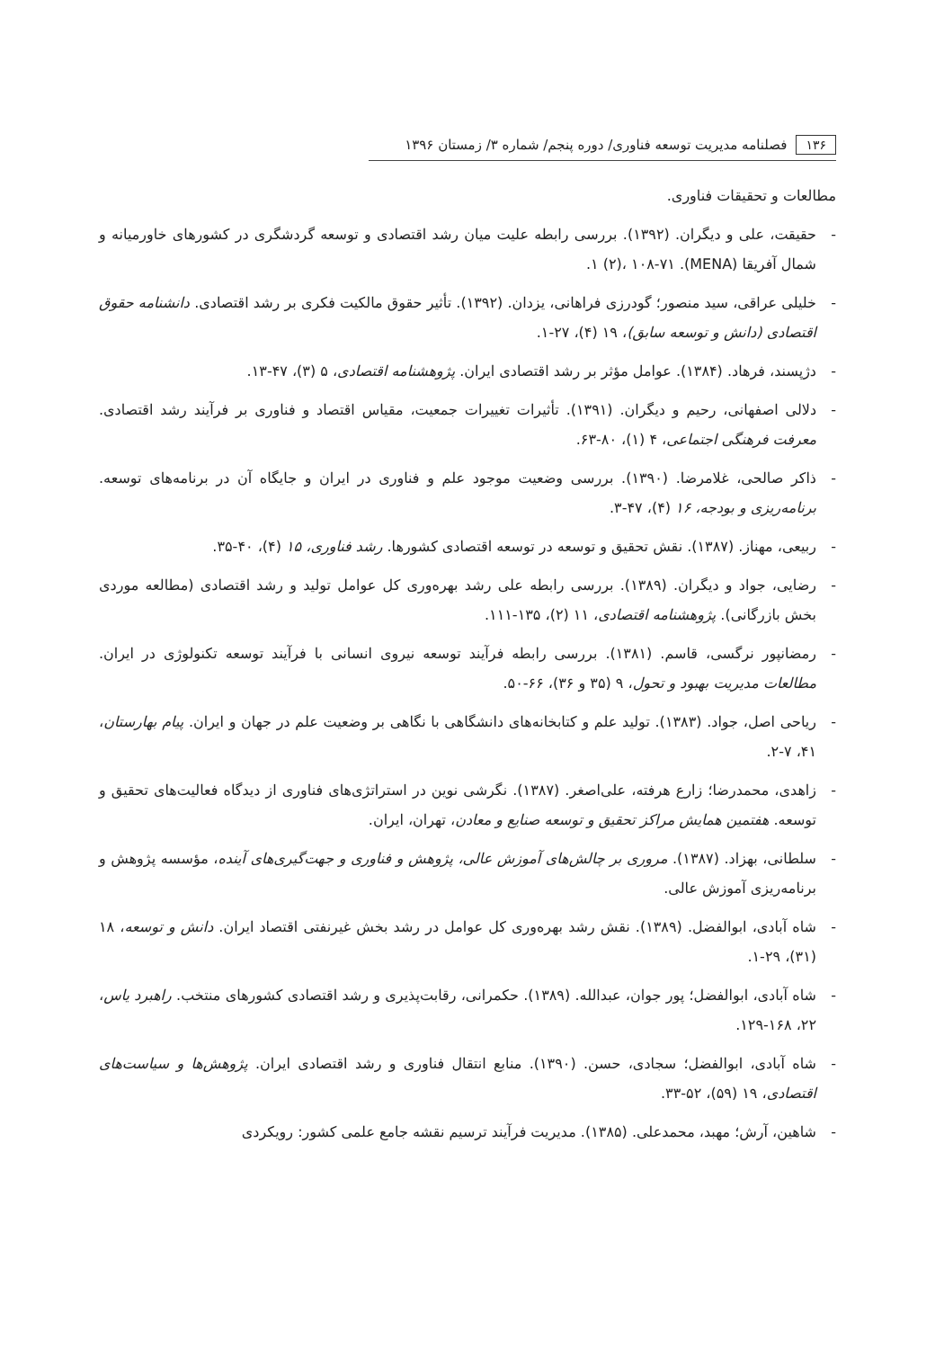۱۳۶ فصلنامه مدیریت توسعه فناوری/ دوره پنجم/ شماره ۳/ زمستان ۱۳۹۶
مطالعات و تحقیقات فناوری.
- حقیقت، علی و دیگران. (۱۳۹۲). بررسی رابطه علیت میان رشد اقتصادی و توسعه گردشگری در کشورهای خاورمیانه و شمال آفریقا (MENA). ۱ (۲)، ۱۰۸-۷۱.
- خلیلی عراقی، سید منصور؛ گودرزی فراهانی، یزدان. (۱۳۹۲). تأثیر حقوق مالکیت فکری بر رشد اقتصادی. دانشنامه حقوق اقتصادی (دانش و توسعه سابق)، ۱۹ (۴)، ۲۷-۱.
- دژپسند، فرهاد. (۱۳۸۴). عوامل مؤثر بر رشد اقتصادی ایران. پژوهشنامه اقتصادی، ۵ (۳)، ۴۷-۱۳.
- دلالی اصفهانی، رحیم و دیگران. (۱۳۹۱). تأثیرات تغییرات جمعیت، مقیاس اقتصاد و فناوری بر فرآیند رشد اقتصادی. معرفت فرهنگی اجتماعی، ۴ (۱)، ۸۰-۶۳.
- ذاکر صالحی، غلامرضا. (۱۳۹۰). بررسی وضعیت موجود علم و فناوری در ایران و جایگاه آن در برنامه‌های توسعه. برنامه‌ریزی و بودجه، ۱۶ (۴)، ۴۷-۳.
- ربیعی، مهناز. (۱۳۸۷). نقش تحقیق و توسعه در توسعه اقتصادی کشورها. رشد فناوری، ۱۵ (۴)، ۴۰-۳۵.
- رضایی، جواد و دیگران. (۱۳۸۹). بررسی رابطه علی رشد بهره‌وری کل عوامل تولید و رشد اقتصادی (مطالعه موردی بخش بازرگانی). پژوهشنامه اقتصادی، ۱۱ (۲)، ۱۳۵-۱۱۱.
- رمضانپور نرگسی، قاسم. (۱۳۸۱). بررسی رابطه فرآیند توسعه نیروی انسانی با فرآیند توسعه تکنولوژی در ایران. مطالعات مدیریت بهبود و تحول، ۹ (۳۵ و ۳۶)، ۶۶-۵۰.
- ریاحی اصل، جواد. (۱۳۸۳). تولید علم و کتابخانه‌های دانشگاهی با نگاهی بر وضعیت علم در جهان و ایران. پیام بهارستان، ۴۱، ۷-۲.
- زاهدی، محمدرضا؛ زارع هرفته، علی‌اصغر. (۱۳۸۷). نگرشی نوین در استراتژی‌های فناوری از دیدگاه فعالیت‌های تحقیق و توسعه. هفتمین همایش مراکز تحقیق و توسعه صنایع و معادن، تهران، ایران.
- سلطانی، بهزاد. (۱۳۸۷). مروری بر چالش‌های آموزش عالی، پژوهش و فناوری و جهت‌گیری‌های آینده، مؤسسه پژوهش و برنامه‌ریزی آموزش عالی.
- شاه آبادی، ابوالفضل. (۱۳۸۹). نقش رشد بهره‌وری کل عوامل در رشد بخش غیرنفتی اقتصاد ایران. دانش و توسعه، ۱۸ (۳۱)، ۲۹-۱.
- شاه آبادی، ابوالفضل؛ پور جوان، عبدالله. (۱۳۸۹). حکمرانی، رقابت‌پذیری و رشد اقتصادی کشورهای منتخب. راهبرد یاس، ۲۲، ۱۶۸-۱۲۹.
- شاه آبادی، ابوالفضل؛ سجادی، حسن. (۱۳۹۰). منابع انتقال فناوری و رشد اقتصادی ایران. پژوهش‌ها و سیاست‌های اقتصادی، ۱۹ (۵۹)، ۵۲-۳۳.
- شاهین، آرش؛ مهبد، محمدعلی. (۱۳۸۵). مدیریت فرآیند ترسیم نقشه جامع علمی کشور: رویکردی